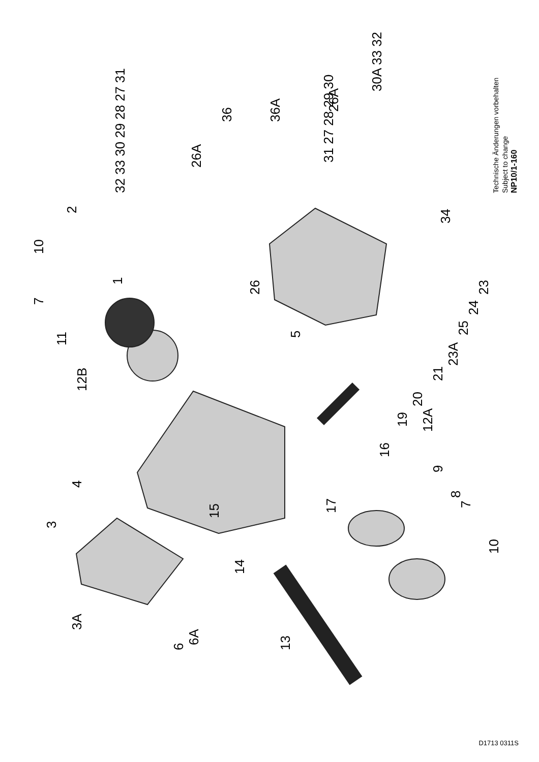1
2
3
3A
4
5
6
6A
7
7
8
9
10
10
11
12B
12A
13
14
15
16
17
19
20
21
23A
25
24
23
26
26A
26A
32 33 30 29 28 27 31
31 27 28 29 30
30A 33 32
34
36
36A
Technische Änderungen vorbehalten
Subject to change
NP10/1-160
D1713 0311S